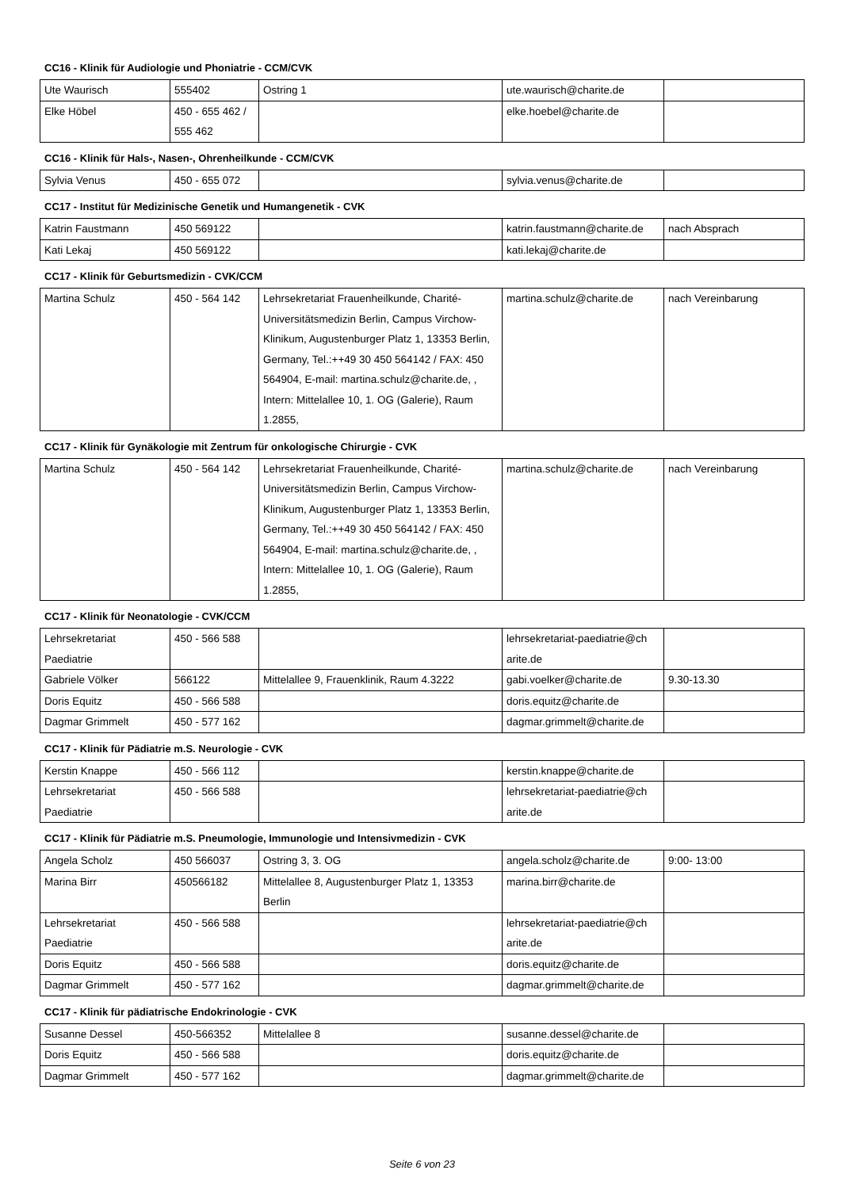CC16 - Klinik für Audiologie und Phoniatrie - CCM/CVK
| Ute Waurisch | 555402 | Ostring 1 | ute.waurisch@charite.de | |
| Elke Höbel | 450 - 655 462 / 555 462 | | elke.hoebel@charite.de | |
CC16 - Klinik für Hals-, Nasen-, Ohrenheilkunde - CCM/CVK
| Sylvia Venus | 450 - 655 072 | | sylvia.venus@charite.de | |
CC17 - Institut für Medizinische Genetik und Humangenetik - CVK
| Katrin Faustmann | 450 569122 | | katrin.faustmann@charite.de | nach Absprach |
| Kati Lekaj | 450 569122 | | kati.lekaj@charite.de | |
CC17 - Klinik für Geburtsmedizin - CVK/CCM
| Martina Schulz | 450 - 564 142 | Lehrsekretariat Frauenheilkunde, Charité-Universitätsmedizin Berlin, Campus Virchow-Klinikum, Augustenburger Platz 1, 13353 Berlin, Germany, Tel.:++49 30 450 564142 / FAX: 450 564904, E-mail: martina.schulz@charite.de, , Intern: Mittelallee 10, 1. OG (Galerie), Raum 1.2855, | martina.schulz@charite.de | nach Vereinbarung |
CC17 - Klinik für Gynäkologie mit Zentrum für onkologische Chirurgie - CVK
| Martina Schulz | 450 - 564 142 | Lehrsekretariat Frauenheilkunde, Charité-Universitätsmedizin Berlin, Campus Virchow-Klinikum, Augustenburger Platz 1, 13353 Berlin, Germany, Tel.:++49 30 450 564142 / FAX: 450 564904, E-mail: martina.schulz@charite.de, , Intern: Mittelallee 10, 1. OG (Galerie), Raum 1.2855, | martina.schulz@charite.de | nach Vereinbarung |
CC17 - Klinik für Neonatologie - CVK/CCM
| Lehrsekretariat Paediatrie | 450 - 566 588 | | lehrsekretariat-paediatrie@ch arite.de | |
| Gabriele Völker | 566122 | Mittelallee 9, Frauenklinik, Raum 4.3222 | gabi.voelker@charite.de | 9.30-13.30 |
| Doris Equitz | 450 - 566 588 | | doris.equitz@charite.de | |
| Dagmar Grimmelt | 450 - 577 162 | | dagmar.grimmelt@charite.de | |
CC17 - Klinik für Pädiatrie m.S. Neurologie - CVK
| Kerstin Knappe | 450 - 566 112 | | kerstin.knappe@charite.de | |
| Lehrsekretariat Paediatrie | 450 - 566 588 | | lehrsekretariat-paediatrie@ch arite.de | |
CC17 - Klinik für Pädiatrie m.S. Pneumologie, Immunologie und Intensivmedizin - CVK
| Angela Scholz | 450 566037 | Ostring 3, 3. OG | angela.scholz@charite.de | 9:00- 13:00 |
| Marina Birr | 450566182 | Mittelallee 8, Augustenburger Platz 1, 13353 Berlin | marina.birr@charite.de | |
| Lehrsekretariat Paediatrie | 450 - 566 588 | | lehrsekretariat-paediatrie@ch arite.de | |
| Doris Equitz | 450 - 566 588 | | doris.equitz@charite.de | |
| Dagmar Grimmelt | 450 - 577 162 | | dagmar.grimmelt@charite.de | |
CC17 - Klinik für pädiatrische Endokrinologie - CVK
| Susanne Dessel | 450-566352 | Mittelallee 8 | susanne.dessel@charite.de | |
| Doris Equitz | 450 - 566 588 | | doris.equitz@charite.de | |
| Dagmar Grimmelt | 450 - 577 162 | | dagmar.grimmelt@charite.de | |
Seite 6 von 23